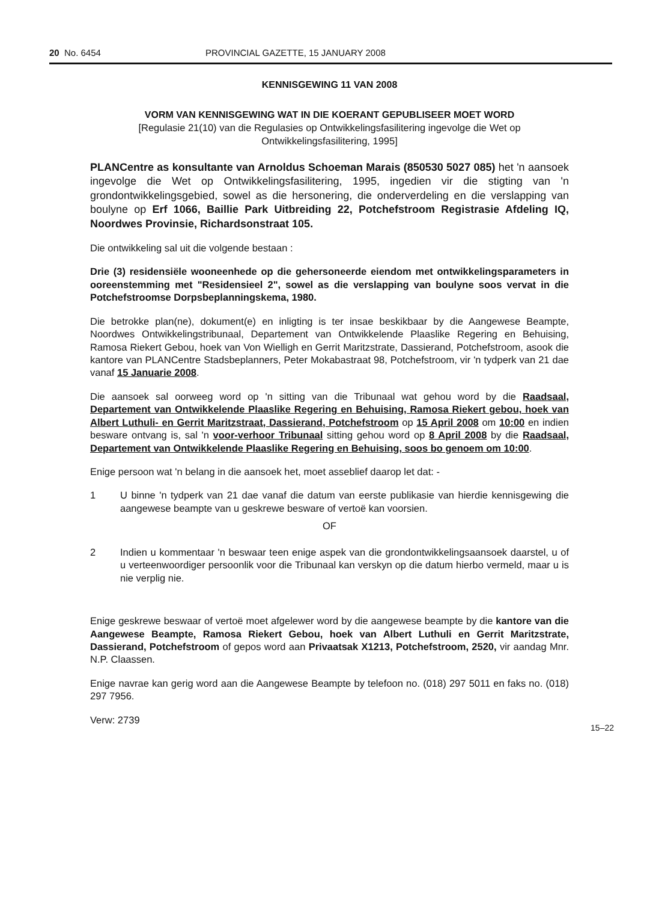20 No. 6454 PROVINCIAL GAZETTE, 15 JANUARY 2008
KENNISGEWING 11 VAN 2008
VORM VAN KENNISGEWING WAT IN DIE KOERANT GEPUBLISEER MOET WORD
[Regulasie 21(10) van die Regulasies op Ontwikkelingsfasilitering ingevolge die Wet op Ontwikkelingsfasilitering, 1995]
PLANCentre as konsultante van Arnoldus Schoeman Marais (850530 5027 085) het 'n aansoek ingevolge die Wet op Ontwikkelingsfasilitering, 1995, ingedien vir die stigting van 'n grondontwikkelingsgebied, sowel as die hersonering, die onderverdeling en die verslapping van boulyne op Erf 1066, Baillie Park Uitbreiding 22, Potchefstroom Registrasie Afdeling IQ, Noordwes Provinsie, Richardsonstraat 105.
Die ontwikkeling sal uit die volgende bestaan :
Drie (3) residensiële wooneenhede op die gehersoneerde eiendom met ontwikkelingsparameters in ooreenstemming met "Residensieel 2", sowel as die verslapping van boulyne soos vervat in die Potchefstroomse Dorpsbeplanningskema, 1980.
Die betrokke plan(ne), dokument(e) en inligting is ter insae beskikbaar by die Aangewese Beampte, Noordwes Ontwikkelingstribunaal, Departement van Ontwikkelende Plaaslike Regering en Behuising, Ramosa Riekert Gebou, hoek van Von Wielligh en Gerrit Maritzstrate, Dassierand, Potchefstroom, asook die kantore van PLANCentre Stadsbeplanners, Peter Mokabastraat 98, Potchefstroom, vir 'n tydperk van 21 dae vanaf 15 Januarie 2008.
Die aansoek sal oorweeg word op 'n sitting van die Tribunaal wat gehou word by die Raadsaal, Departement van Ontwikkelende Plaaslike Regering en Behuising, Ramosa Riekert gebou, hoek van Albert Luthuli- en Gerrit Maritzstraat, Dassierand, Potchefstroom op 15 April 2008 om 10:00 en indien besware ontvang is, sal 'n voor-verhoor Tribunaal sitting gehou word op 8 April 2008 by die Raadsaal, Departement van Ontwikkelende Plaaslike Regering en Behuising, soos bo genoem om 10:00.
Enige persoon wat 'n belang in die aansoek het, moet asseblief daarop let dat: -
1 U binne 'n tydperk van 21 dae vanaf die datum van eerste publikasie van hierdie kennisgewing die aangewese beampte van u geskrewe besware of vertoë kan voorsien.
OF
2 Indien u kommentaar 'n beswaar teen enige aspek van die grondontwikkelingsaansoek daarstel, u of u verteenwoordiger persoonlik voor die Tribunaal kan verskyn op die datum hierbo vermeld, maar u is nie verplig nie.
Enige geskrewe beswaar of vertoë moet afgelewer word by die aangewese beampte by die kantore van die Aangewese Beampte, Ramosa Riekert Gebou, hoek van Albert Luthuli en Gerrit Maritzstrate, Dassierand, Potchefstroom of gepos word aan Privaatsak X1213, Potchefstroom, 2520, vir aandag Mnr. N.P. Claassen.
Enige navrae kan gerig word aan die Aangewese Beampte by telefoon no. (018) 297 5011 en faks no. (018) 297 7956.
Verw: 2739 15–22